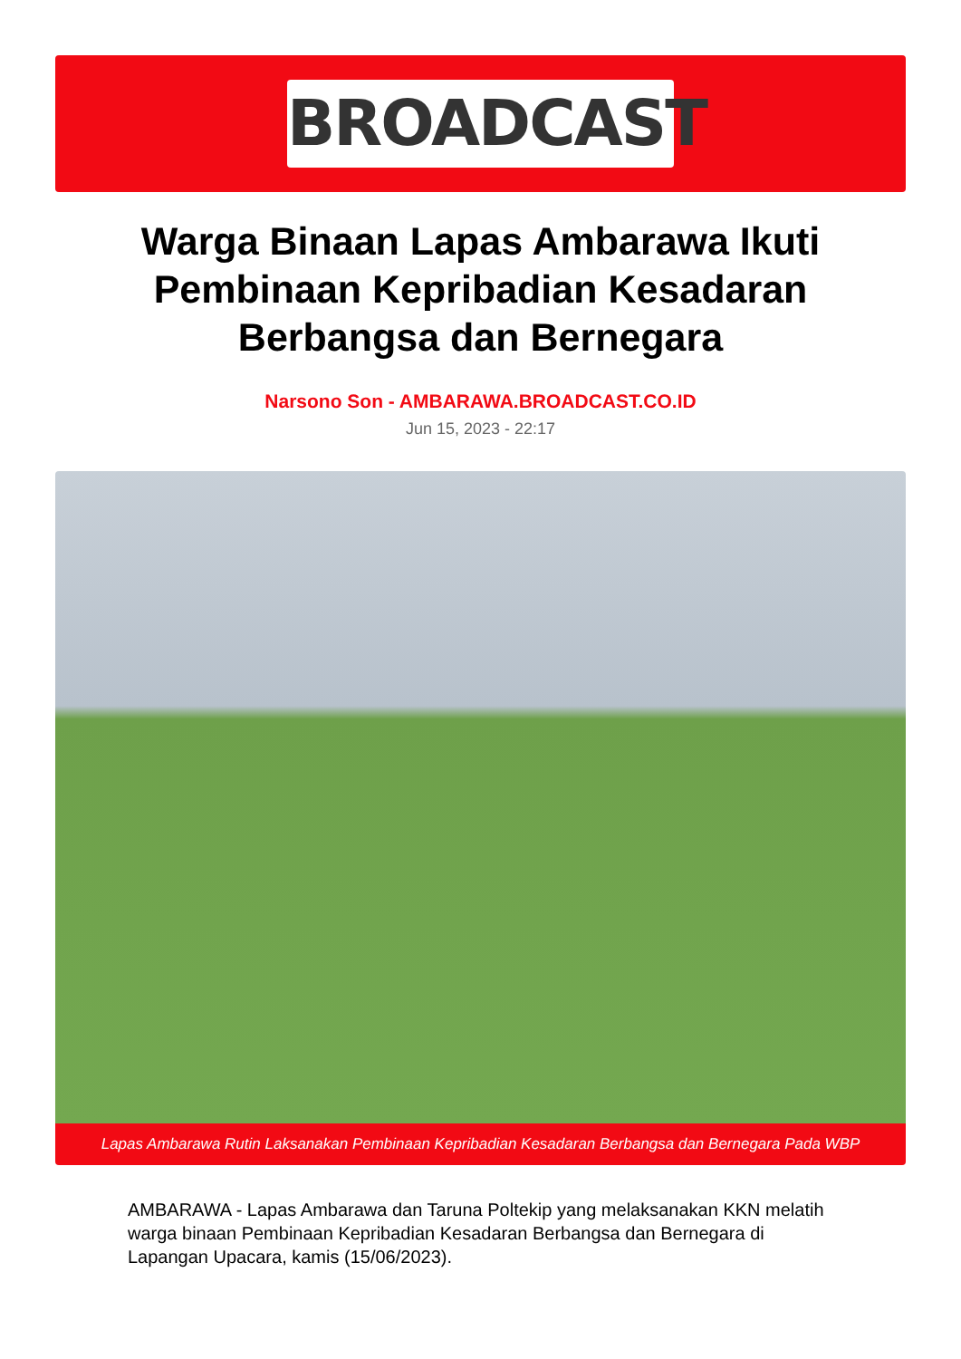BROADCAST
Warga Binaan Lapas Ambarawa Ikuti Pembinaan Kepribadian Kesadaran Berbangsa dan Bernegara
Narsono Son - AMBARAWA.BROADCAST.CO.ID
Jun 15, 2023 - 22:17
Lapas Ambarawa Rutin Laksanakan Pembinaan Kepribadian Kesadaran Berbangsa dan Bernegara Pada WBP
AMBARAWA - Lapas Ambarawa dan Taruna Poltekip yang melaksanakan KKN melatih warga binaan Pembinaan Kepribadian Kesadaran Berbangsa dan Bernegara di Lapangan Upacara, kamis (15/06/2023).